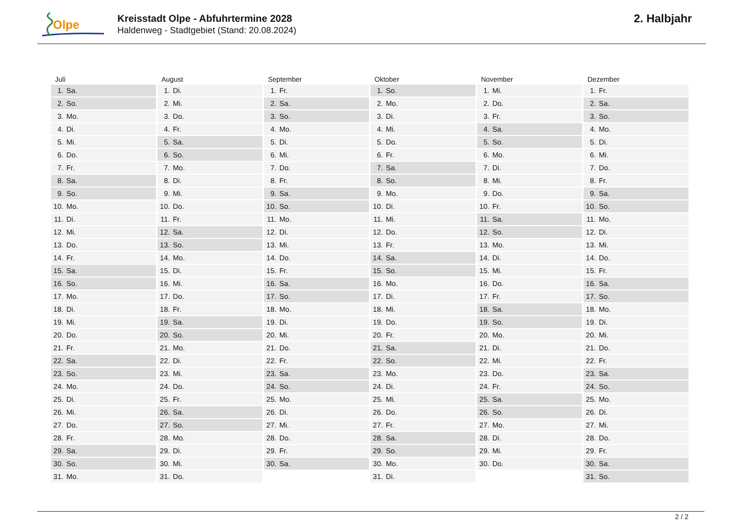Olpe
Kreisstadt Olpe - Abfuhrtermine 2028
Haldenweg - Stadtgebiet (Stand: 20.08.2024)
2. Halbjahr
| Juli | August | September | Oktober | November | Dezember |
| --- | --- | --- | --- | --- | --- |
| 1. Sa. | 1. Di. | 1. Fr. | 1. So. | 1. Mi. | 1. Fr. |
| 2. So. | 2. Mi. | 2. Sa. | 2. Mo. | 2. Do. | 2. Sa. |
| 3. Mo. | 3. Do. | 3. So. | 3. Di. | 3. Fr. | 3. So. |
| 4. Di. | 4. Fr. | 4. Mo. | 4. Mi. | 4. Sa. | 4. Mo. |
| 5. Mi. | 5. Sa. | 5. Di. | 5. Do. | 5. So. | 5. Di. |
| 6. Do. | 6. So. | 6. Mi. | 6. Fr. | 6. Mo. | 6. Mi. |
| 7. Fr. | 7. Mo. | 7. Do. | 7. Sa. | 7. Di. | 7. Do. |
| 8. Sa. | 8. Di. | 8. Fr. | 8. So. | 8. Mi. | 8. Fr. |
| 9. So. | 9. Mi. | 9. Sa. | 9. Mo. | 9. Do. | 9. Sa. |
| 10. Mo. | 10. Do. | 10. So. | 10. Di. | 10. Fr. | 10. So. |
| 11. Di. | 11. Fr. | 11. Mo. | 11. Mi. | 11. Sa. | 11. Mo. |
| 12. Mi. | 12. Sa. | 12. Di. | 12. Do. | 12. So. | 12. Di. |
| 13. Do. | 13. So. | 13. Mi. | 13. Fr. | 13. Mo. | 13. Mi. |
| 14. Fr. | 14. Mo. | 14. Do. | 14. Sa. | 14. Di. | 14. Do. |
| 15. Sa. | 15. Di. | 15. Fr. | 15. So. | 15. Mi. | 15. Fr. |
| 16. So. | 16. Mi. | 16. Sa. | 16. Mo. | 16. Do. | 16. Sa. |
| 17. Mo. | 17. Do. | 17. So. | 17. Di. | 17. Fr. | 17. So. |
| 18. Di. | 18. Fr. | 18. Mo. | 18. Mi. | 18. Sa. | 18. Mo. |
| 19. Mi. | 19. Sa. | 19. Di. | 19. Do. | 19. So. | 19. Di. |
| 20. Do. | 20. So. | 20. Mi. | 20. Fr. | 20. Mo. | 20. Mi. |
| 21. Fr. | 21. Mo. | 21. Do. | 21. Sa. | 21. Di. | 21. Do. |
| 22. Sa. | 22. Di. | 22. Fr. | 22. So. | 22. Mi. | 22. Fr. |
| 23. So. | 23. Mi. | 23. Sa. | 23. Mo. | 23. Do. | 23. Sa. |
| 24. Mo. | 24. Do. | 24. So. | 24. Di. | 24. Fr. | 24. So. |
| 25. Di. | 25. Fr. | 25. Mo. | 25. Mi. | 25. Sa. | 25. Mo. |
| 26. Mi. | 26. Sa. | 26. Di. | 26. Do. | 26. So. | 26. Di. |
| 27. Do. | 27. So. | 27. Mi. | 27. Fr. | 27. Mo. | 27. Mi. |
| 28. Fr. | 28. Mo. | 28. Do. | 28. Sa. | 28. Di. | 28. Do. |
| 29. Sa. | 29. Di. | 29. Fr. | 29. So. | 29. Mi. | 29. Fr. |
| 30. So. | 30. Mi. | 30. Sa. | 30. Mo. | 30. Do. | 30. Sa. |
| 31. Mo. | 31. Do. | | 31. Di. | | 31. So. |
2 / 2